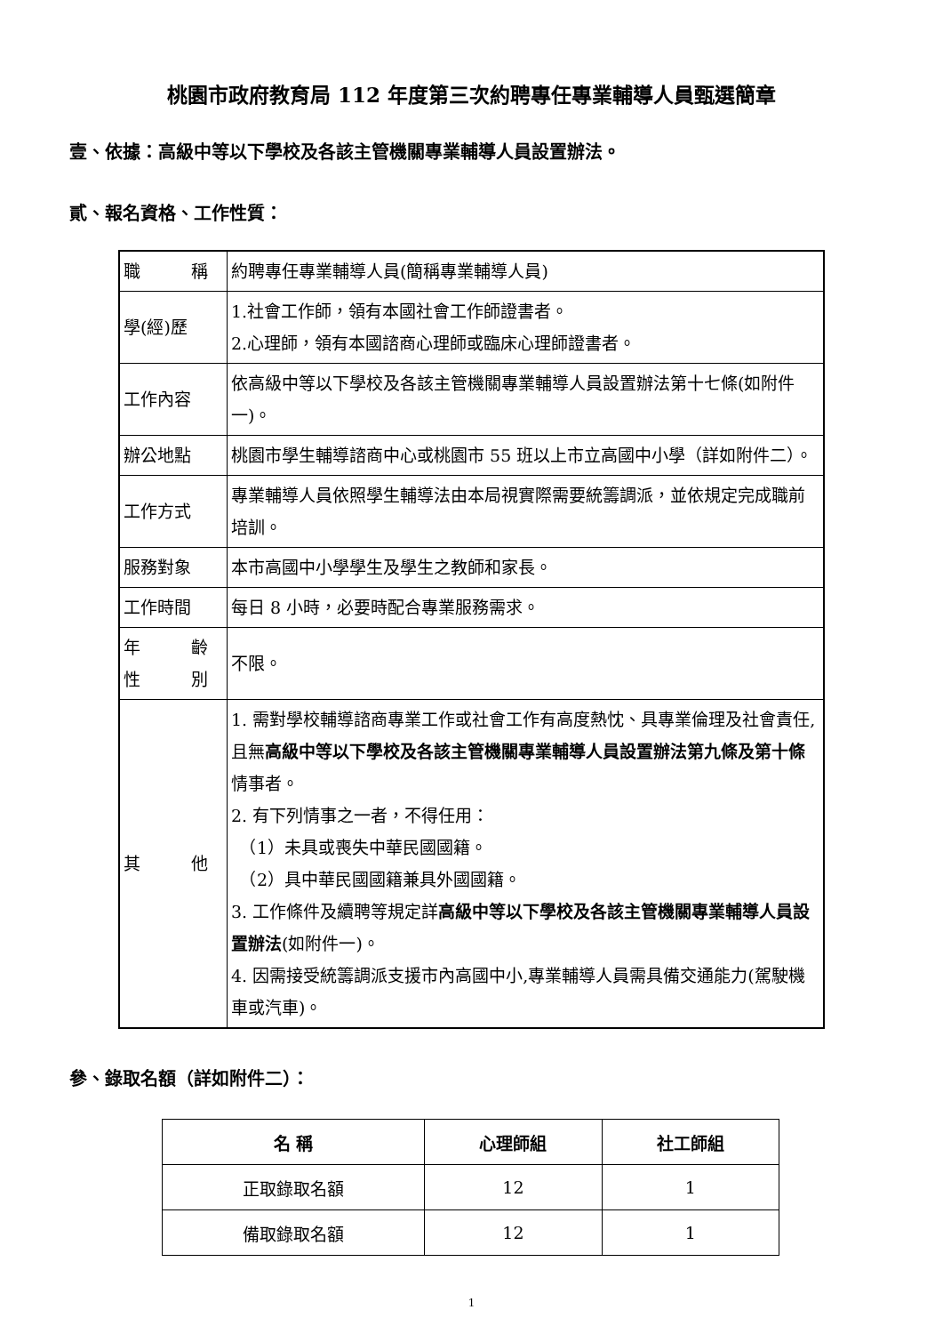桃園市政府教育局 112 年度第三次約聘專任專業輔導人員甄選簡章
壹、依據：高級中等以下學校及各該主管機關專業輔導人員設置辦法。
貳、報名資格、工作性質：
| 職 稱 | 約聘專任專業輔導人員(簡稱專業輔導人員) |
| 學(經)歷 | 1.社會工作師，領有本國社會工作師證書者。 2.心理師，領有本國諮商心理師或臨床心理師證書者。 |
| 工作內容 | 依高級中等以下學校及各該主管機關專業輔導人員設置辦法第十七條(如附件一)。 |
| 辦公地點 | 桃園市學生輔導諮商中心或桃園市 55 班以上市立高國中小學（詳如附件二）。 |
| 工作方式 | 專業輔導人員依照學生輔導法由本局視實際需要統籌調派，並依規定完成職前培訓。 |
| 服務對象 | 本市高國中小學學生及學生之教師和家長。 |
| 工作時間 | 每日 8 小時，必要時配合專業服務需求。 |
| 年 齡 性 別 | 不限。 |
| 其 他 | 1. 需對學校輔導諮商專業工作或社會工作有高度熱忱、具專業倫理及社會責任,且無 高級中等以下學校及各該主管機關專業輔導人員設置辦法第九條及第十條 情事者。 2. 有下列情事之一者，不得任用： （1）未具或喪失中華民國國籍。 （2）具中華民國國籍兼具外國國籍。 3. 工作條件及續聘等規定詳 高級中等以下學校及各該主管機關專業輔導人員設置辦法 (如附件一)。 4. 因需接受統籌調派支援市內高國中小,專業輔導人員需具備交通能力(駕駛機車或汽車)。 |
參、錄取名額（詳如附件二）：
| 名 稱 | 心理師組 | 社工師組 |
| --- | --- | --- |
| 正取錄取名額 | 12 | 1 |
| 備取錄取名額 | 12 | 1 |
1